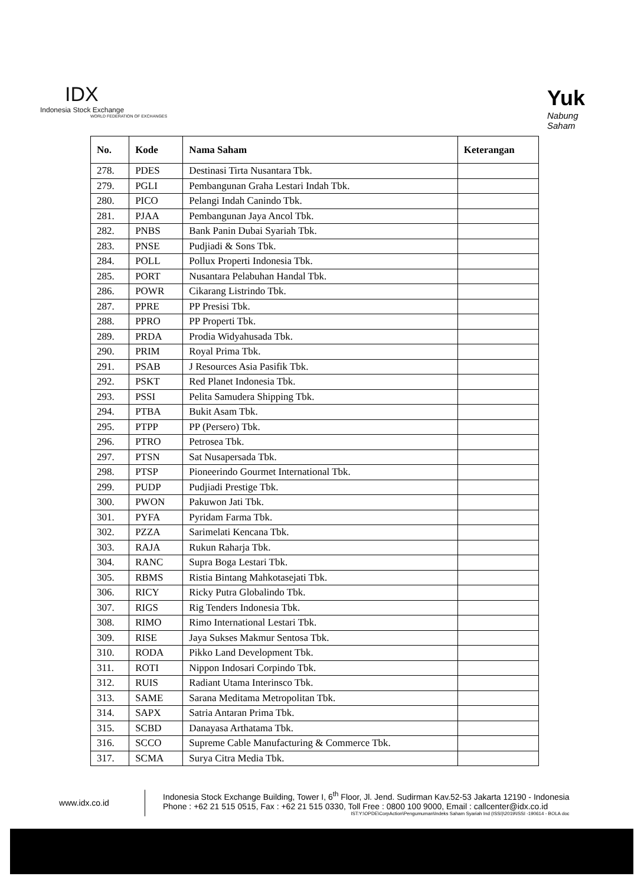IDX
Indonesia Stock Exchange
WORLD FEDERATION OF EXCHANGES
Yuk
Nabung
Saham
| No. | Kode | Nama Saham | Keterangan |
| --- | --- | --- | --- |
| 278. | PDES | Destinasi Tirta Nusantara Tbk. | |
| 279. | PGLI | Pembangunan Graha Lestari Indah Tbk. | |
| 280. | PICO | Pelangi Indah Canindo Tbk. | |
| 281. | PJAA | Pembangunan Jaya Ancol Tbk. | |
| 282. | PNBS | Bank Panin Dubai Syariah Tbk. | |
| 283. | PNSE | Pudjiadi & Sons Tbk. | |
| 284. | POLL | Pollux Properti Indonesia Tbk. | |
| 285. | PORT | Nusantara Pelabuhan Handal Tbk. | |
| 286. | POWR | Cikarang Listrindo Tbk. | |
| 287. | PPRE | PP Presisi Tbk. | |
| 288. | PPRO | PP Properti Tbk. | |
| 289. | PRDA | Prodia Widyahusada Tbk. | |
| 290. | PRIM | Royal Prima Tbk. | |
| 291. | PSAB | J Resources Asia Pasifik Tbk. | |
| 292. | PSKT | Red Planet Indonesia Tbk. | |
| 293. | PSSI | Pelita Samudera Shipping Tbk. | |
| 294. | PTBA | Bukit Asam Tbk. | |
| 295. | PTPP | PP (Persero) Tbk. | |
| 296. | PTRO | Petrosea Tbk. | |
| 297. | PTSN | Sat Nusapersada Tbk. | |
| 298. | PTSP | Pioneerindo Gourmet International Tbk. | |
| 299. | PUDP | Pudjiadi Prestige Tbk. | |
| 300. | PWON | Pakuwon Jati Tbk. | |
| 301. | PYFA | Pyridam Farma Tbk. | |
| 302. | PZZA | Sarimelati Kencana Tbk. | |
| 303. | RAJA | Rukun Raharja Tbk. | |
| 304. | RANC | Supra Boga Lestari Tbk. | |
| 305. | RBMS | Ristia Bintang Mahkotasejati Tbk. | |
| 306. | RICY | Ricky Putra Globalindo Tbk. | |
| 307. | RIGS | Rig Tenders Indonesia Tbk. | |
| 308. | RIMO | Rimo International Lestari Tbk. | |
| 309. | RISE | Jaya Sukses Makmur Sentosa Tbk. | |
| 310. | RODA | Pikko Land Development Tbk. | |
| 311. | ROTI | Nippon Indosari Corpindo Tbk. | |
| 312. | RUIS | Radiant Utama Interinsco Tbk. | |
| 313. | SAME | Sarana Meditama Metropolitan Tbk. | |
| 314. | SAPX | Satria Antaran Prima Tbk. | |
| 315. | SCBD | Danayasa Arthatama Tbk. | |
| 316. | SCCO | Supreme Cable Manufacturing & Commerce Tbk. | |
| 317. | SCMA | Surya Citra Media Tbk. | |
www.idx.co.id
Indonesia Stock Exchange Building, Tower I, 6<sup>th</sup> Floor, Jl. Jend. Sudirman Kav.52-53 Jakarta 12190 - Indonesia
Phone : +62 21 515 0515, Fax : +62 21 515 0330, Toll Free : 0800 100 9000, Email : callcenter@idx.co.id
IST:Y:\OPDE\CorpAction\Pengumuman\Indeks Saham Syariah Ind (ISSI)\2019\ISSI -190614 - BOLA doc